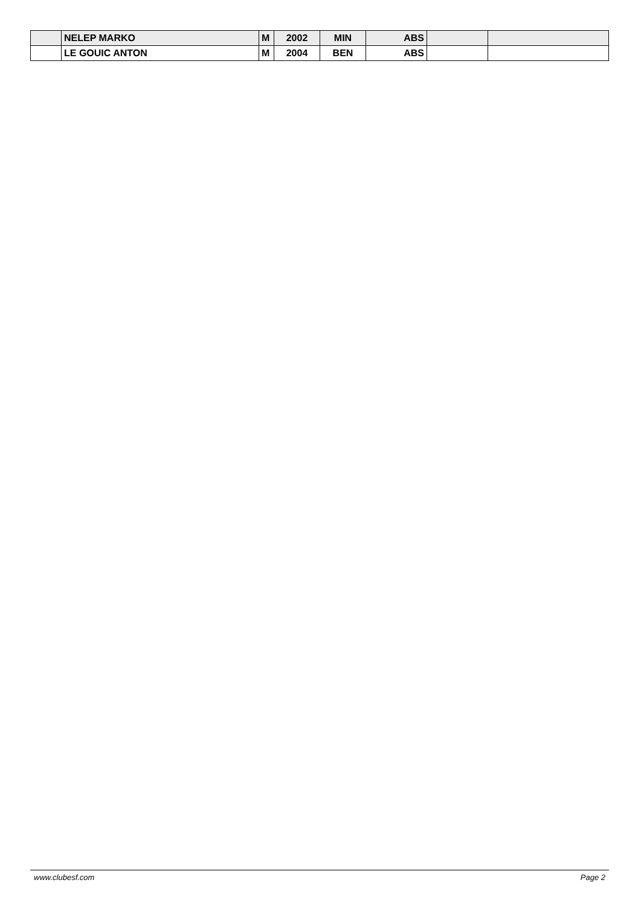| | NELEP MARKO | M | 2002 | MIN | ABS | | |
| | LE GOUIC ANTON | M | 2004 | BEN | ABS | | |
www.clubesf.com Page 2